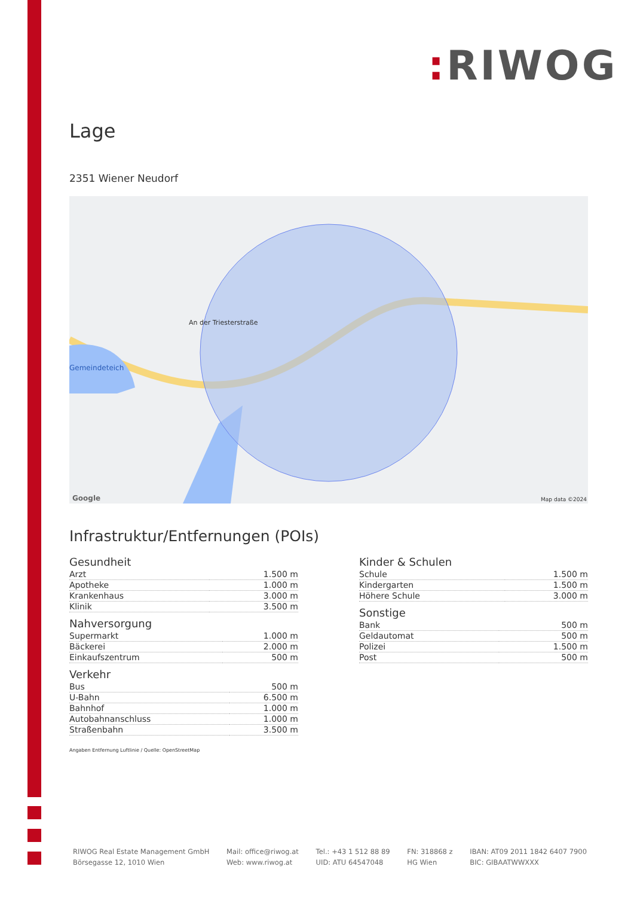: RIWOG
Lage
2351 Wiener Neudorf
An der Triesterstraße
Gemeindeteich
Google Map data ©2024
Infrastruktur/Entfernungen (POIs)
Gesundheit
| Arzt | 1.500 m |
| Apotheke | 1.000 m |
| Krankenhaus | 3.000 m |
| Klinik | 3.500 m |
Nahversorgung
| Supermarkt | 1.000 m |
| Bäckerei | 2.000 m |
| Einkaufszentrum | 500 m |
Verkehr
| Bus | 500 m |
| U-Bahn | 6.500 m |
| Bahnhof | 1.000 m |
| Autobahnanschluss | 1.000 m |
| Straßenbahn | 3.500 m |
Angaben Entfernung Luftlinie / Quelle: OpenStreetMap
Kinder & Schulen
| Schule | 1.500 m |
| Kindergarten | 1.500 m |
| Höhere Schule | 3.000 m |
Sonstige
| Bank | 500 m |
| Geldautomat | 500 m |
| Polizei | 1.500 m |
| Post | 500 m |
RIWOG Real Estate Management GmbH
Börsegasse 12, 1010 Wien
Mail: office@riwog.at
Web: www.riwog.at
Tel.: +43 1 512 88 89
UID: ATU 64547048
FN: 318868 z
HG Wien
IBAN: AT09 2011 1842 6407 7900
BIC: GIBAATWWXXX